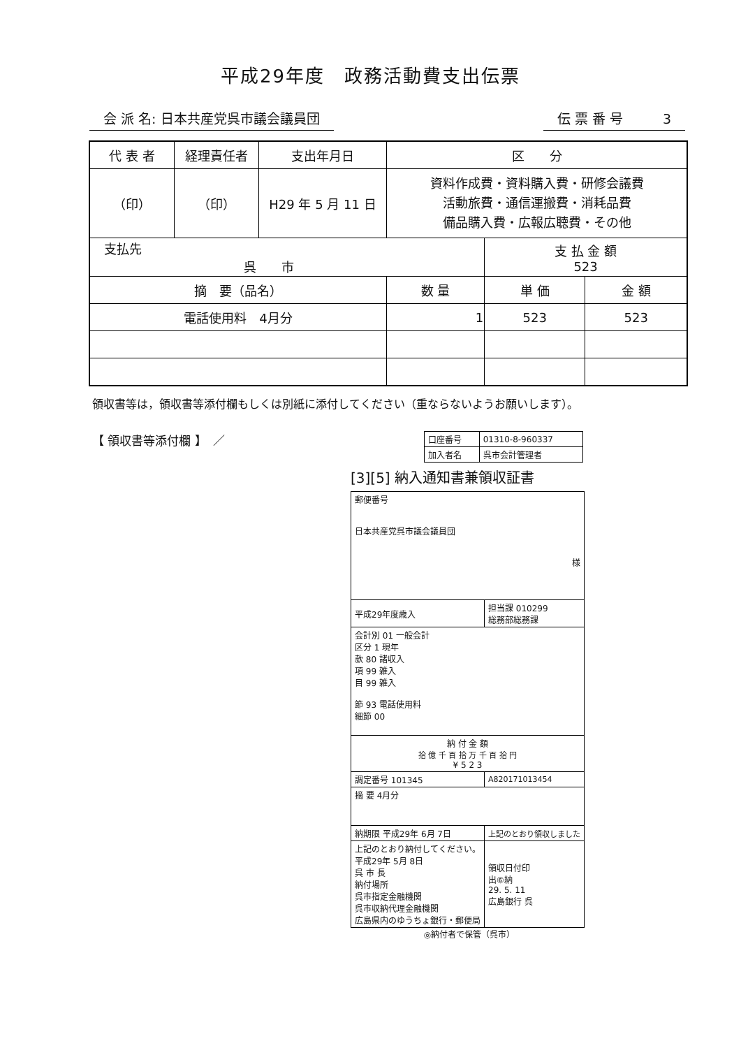平成29年度　政務活動費支出伝票
会 派 名: 日本共産党呉市議会議員団 伝 票 番 号　　　3
| 代 表 者 | 経理責任者 | 支出年月日 | 区 分 | | |
| --- | --- | --- | --- | --- | --- |
| （印） | （印） | H29 年 5 月 11 日 | 資料作成費・資料購入費・研修会議費 活動旅費・通信運搬費・消耗品費 備品購入費・広報広聴費・その他 | | |
| 支払先 呉 市 | | | | 支 払 金 額 523 | |
| 摘 要（品名） | | | 数 量 | 単 価 | 金 額 |
| 電話使用料 4月分 | | | 1 | 523 | 523 |
領収書等は，領収書等添付欄もしくは別紙に添付してください（重ならないようお願いします）。
【 領収書等添付欄 】　／
| 口座番号 | 01310-8-960337 |
| 加入者名 | 呉市会計管理者 |
[3][5] 納入通知書兼領収証書
| 郵便番号 日本共産党呉市議会議員団 様 | |
| 平成29年度歳入 | 担当課 010299 総務部総務課 |
| 会計別 01 一般会計 区分 1 現年 款 80 諸収入 項 99 雑入 目 99 雑入 節 93 電話使用料 細節 00 | |
| 納 付 金 額 拾 億 千 百 拾 万 千 百 拾 円 ¥ 5 2 3 | |
| 調定番号 101345 | A820171013454 |
| 摘 要 4月分 | |
| 納期限 平成29年 6月 7日 | 上記のとおり領収しました |
| 上記のとおり納付してください。 平成29年 5月 8日 呉 市 長 納付場所 呉市指定金融機関 呉市収納代理金融機関 広島県内のゆうちょ銀行・郵便局 | 領収日付印 出⑥納 29. 5. 11 広島銀行 呉 |
◎納付者で保管（呉市）